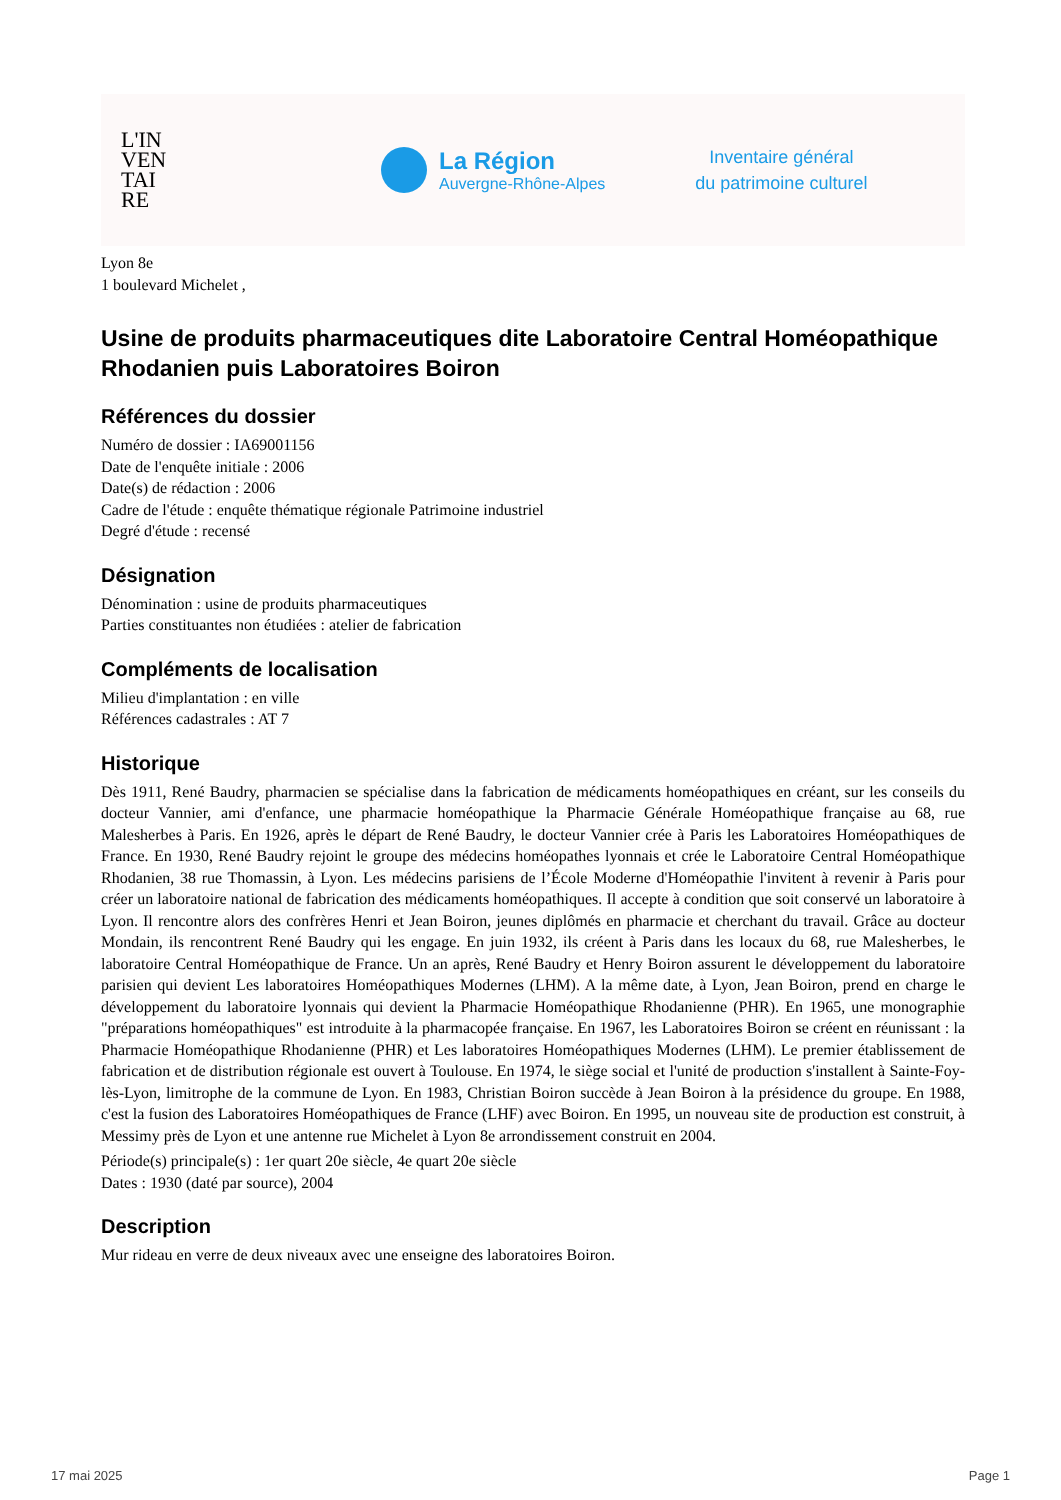L'IN
VEN
TAI
RE
La Région
Auvergne-Rhône-Alpes
Inventaire général
du patrimoine culturel
Lyon 8e
1 boulevard Michelet ,
Usine de produits pharmaceutiques dite Laboratoire Central Homéopathique Rhodanien puis Laboratoires Boiron
Références du dossier
Numéro de dossier : IA69001156
Date de l'enquête initiale : 2006
Date(s) de rédaction : 2006
Cadre de l'étude : enquête thématique régionale Patrimoine industriel
Degré d'étude : recensé
Désignation
Dénomination : usine de produits pharmaceutiques
Parties constituantes non étudiées : atelier de fabrication
Compléments de localisation
Milieu d'implantation : en ville
Références cadastrales : AT 7
Historique
Dès 1911, René Baudry, pharmacien se spécialise dans la fabrication de médicaments homéopathiques en créant, sur les conseils du docteur Vannier, ami d'enfance, une pharmacie homéopathique la Pharmacie Générale Homéopathique française au 68, rue Malesherbes à Paris. En 1926, après le départ de René Baudry, le docteur Vannier crée à Paris les Laboratoires Homéopathiques de France. En 1930, René Baudry rejoint le groupe des médecins homéopathes lyonnais et crée le Laboratoire Central Homéopathique Rhodanien, 38 rue Thomassin, à Lyon. Les médecins parisiens de l’École Moderne d'Homéopathie l'invitent à revenir à Paris pour créer un laboratoire national de fabrication des médicaments homéopathiques. Il accepte à condition que soit conservé un laboratoire à Lyon. Il rencontre alors des confrères Henri et Jean Boiron, jeunes diplômés en pharmacie et cherchant du travail. Grâce au docteur Mondain, ils rencontrent René Baudry qui les engage. En juin 1932, ils créent à Paris dans les locaux du 68, rue Malesherbes, le laboratoire Central Homéopathique de France. Un an après, René Baudry et Henry Boiron assurent le développement du laboratoire parisien qui devient Les laboratoires Homéopathiques Modernes (LHM). A la même date, à Lyon, Jean Boiron, prend en charge le développement du laboratoire lyonnais qui devient la Pharmacie Homéopathique Rhodanienne (PHR). En 1965, une monographie "préparations homéopathiques" est introduite à la pharmacopée française. En 1967, les Laboratoires Boiron se créent en réunissant : la Pharmacie Homéopathique Rhodanienne (PHR) et Les laboratoires Homéopathiques Modernes (LHM). Le premier établissement de fabrication et de distribution régionale est ouvert à Toulouse. En 1974, le siège social et l'unité de production s'installent à Sainte-Foy-lès-Lyon, limitrophe de la commune de Lyon. En 1983, Christian Boiron succède à Jean Boiron à la présidence du groupe. En 1988, c'est la fusion des Laboratoires Homéopathiques de France (LHF) avec Boiron. En 1995, un nouveau site de production est construit, à Messimy près de Lyon et une antenne rue Michelet à Lyon 8e arrondissement construit en 2004.
Période(s) principale(s) : 1er quart 20e siècle, 4e quart 20e siècle
Dates : 1930 (daté par source), 2004
Description
Mur rideau en verre de deux niveaux avec une enseigne des laboratoires Boiron.
17 mai 2025 Page 1